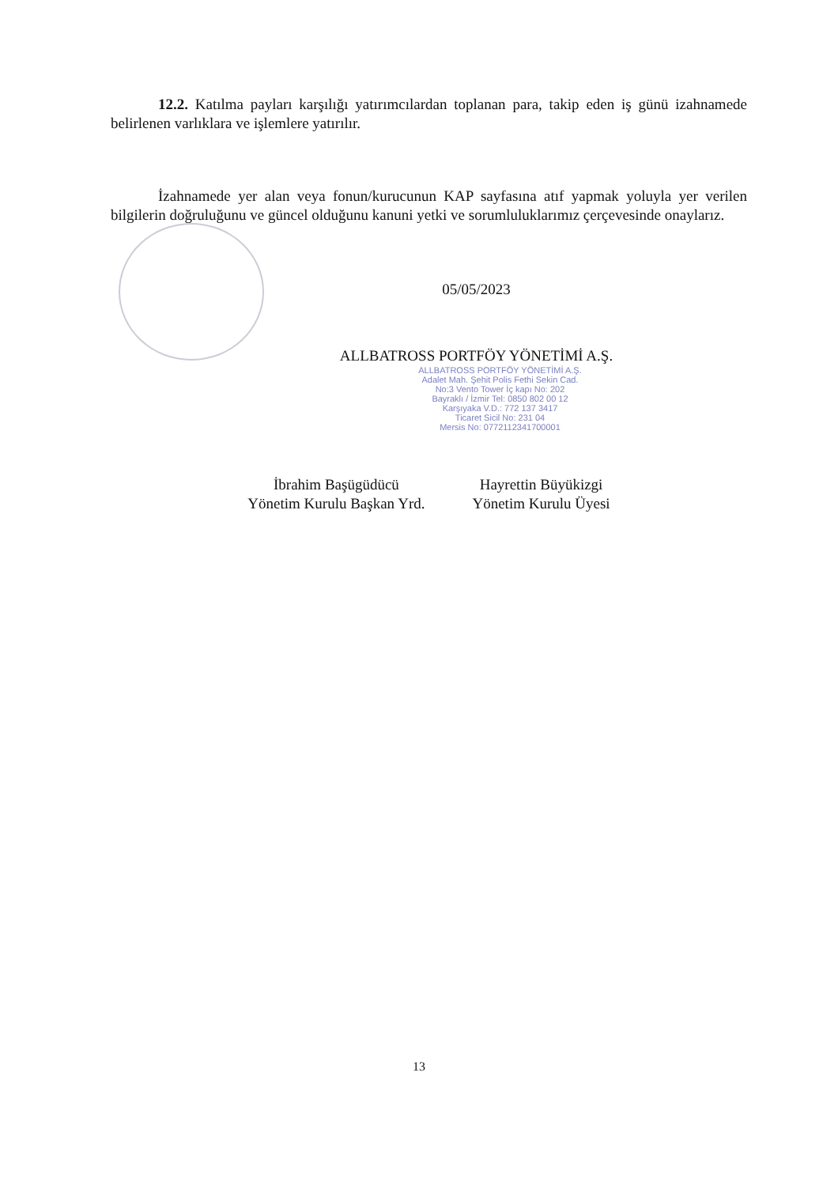12.2. Katılma payları karşılığı yatırımcılardan toplanan para, takip eden iş günü izahnamede belirlenen varlıklara ve işlemlere yatırılır.
İzahnamede yer alan veya fonun/kurucunun KAP sayfasına atıf yapmak yoluyla yer verilen bilgilerin doğruluğunu ve güncel olduğunu kanuni yetki ve sorumluluklarımız çerçevesinde onaylarız.
05/05/2023
ALLBATROSS PORTFÖY YÖNETİMİ A.Ş.
ALLBATROSS PORTFÖY YÖNETİMİ A.Ş.
Adalet Mah. Şehit Polis Fethi Sekin Cad.
No:3 Vento Tower İç kapı No: 202
Bayraklı / İzmir Tel: 0850 802 00 12
Karşıyaka V.D.: 772 137 3417
Ticaret Sicil No: 231 04
Mersis No: 0772112341700001
İbrahim Başügüdücü
Yönetim Kurulu Başkan Yrd.
Hayrettin Büyükizgi
Yönetim Kurulu Üyesi
13